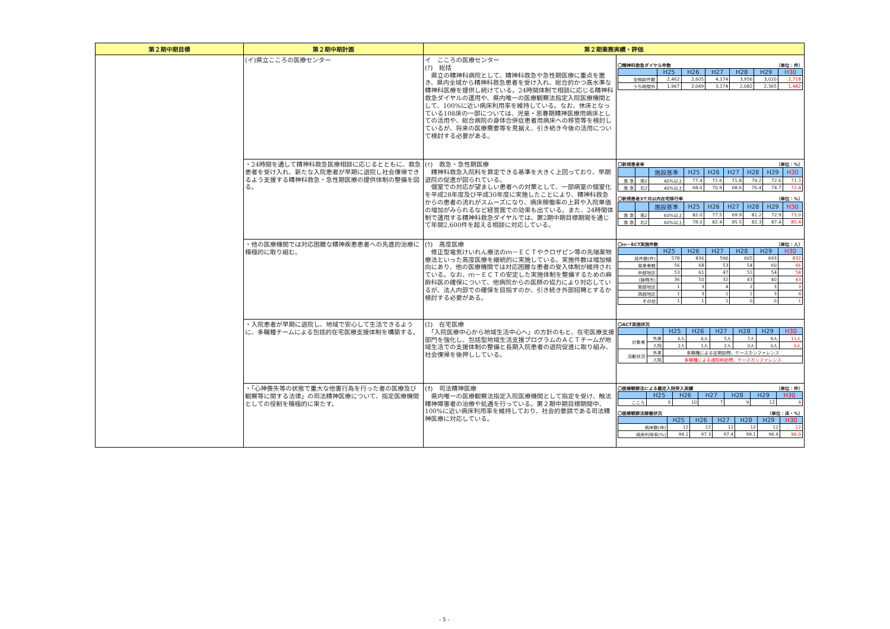| 第２期中期目標 | 第２期中期計画 | 第２期業務実績・評価 | |
| --- | --- | --- | --- |
| | (イ)県立こころの医療センター | イ こころの医療センター (ｱ) 総括 県立の精神科病院として、精神科救急や急性期医療に重点を置き、県内全域から精神科救急患者を受け入れ、総合的かつ高水準な精神科医療を提供し続けている。24時間体制で相談に応じる精神科救急ダイヤルの運用や、県内唯一の医療観察法指定入院医療機関として、100%に近い病床利用率を維持している。なお、休床となっている108床の一部については、児童・思春期精神医療用病床としての活用や、総合病院の身体合併症患者用病床への移管等を検討しているが、将来の医療需要等を見据え、引き続き今後の活用について検討する必要がある。 | 〇精神科救急ダイヤル件数 （単位：件） / / H25 / H26 / H27 / H28 / H29 / H30 / / --- / --- / --- / --- / --- / --- / --- / / 全相談件数 / 2,462 / 2,605 / 4,174 / 3,956 / 3,020 / 2,718 / / うち時間外 / 1,967 / 2,049 / 3,174 / 2,082 / 2,365 / 1,482 / |
| | ・24時間を通して精神科救急医療相談に応じるとともに、救急患者を受け入れ、新たな入院患者が早期に退院し社会復帰できるよう支援する精神科救急・急性期医療の提供体制の整備を図る。 | (ｲ) 救急・急性期医療 精神科救急入院料を算定できる基準を大きく上回っており、早期退院の促進が図られている。 個室での対応が望ましい患者への対策として、一部病室の個室化を平成28年度及び平成30年度に実施したことにより、精神科救急からの患者の流れがスムーズになり、病床稼働率の上昇や入院単価の増加がみられるなど経営面での効果も出ている。また、24時間体制で運用する精神科救急ダイヤルでは、第2期中期目標期間を通じて年間2,600件を超える相談に対応している。 | 〇新規患者率 （単位：%） / / / 施設基準 / H25 / H26 / H27 / H28 / H29 / H30 / / --- / --- / --- / --- / --- / --- / --- / --- / --- / / 救 急 / 南2 / 40%以上 / 77.4 / 72.6 / 71.8 / 79.2 / 72.6 / 71.3 / / 救 急 / 北2 / 40%以上 / 68.0 / 70.9 / 68.6 / 76.4 / 74.7 / 72.4 / 〇新規患者3ケ月以内在宅移行率 （単位：%） / / / 施設基準 / H25 / H26 / H27 / H28 / H29 / H30 / / --- / --- / --- / --- / --- / --- / --- / --- / --- / / 救 急 / 南2 / 60%以上 / 82.0 / 77.5 / 69.9 / 81.2 / 72.9 / 73.0 / / 救 急 / 北2 / 60%以上 / 78.0 / 82.4 / 85.5 / 82.3 / 87.4 / 85.4 / |
| | ・他の医療機関では対応困難な精神疾患患者への先進的治療に積極的に取り組む。 | (ｳ) 高度医療 修正型電気けいれん療法のｍ－ＥＣＴやクロザピン等の先端薬物療法といった高度医療を継続的に実施している。実施件数は増加傾向にあり、他の医療機関では対応困難な患者の受入体制が維持されている。なお、ｍ－ＥＣＴの安定した実施体制を整備するための麻酔科医の確保について、他病院からの医師の協力により対応しているが、法人内部での確保を目指すのか、引き続き外部招聘とするか検討する必要がある。 | 〇ｍ－ECT実施件数 （単位：人） / / H25 / H26 / H27 / H28 / H29 / H30 / / --- / --- / --- / --- / --- / --- / --- / / 延件数(件) / 578 / 836 / 596 / 605 / 693 / 832 / / 実患者数 / 56 / 68 / 53 / 54 / 60 / 66 / / 中部地区 / 53 / 61 / 47 / 51 / 54 / 58 / / (静岡市) / 36 / 50 / 32 / 43 / 40 / 43 / / 東部地区 / 1 / 3 / 4 / 2 / 3 / 3 / / 西部地区 / 1 / 3 / 1 / 1 / 3 / 4 / / その他 / 1 / 1 / 1 / 0 / 0 / 1 / |
| | ・入院患者が早期に退院し、地域で安心して生活できるように、多職種チームによる包括的在宅医療支援体制を構築する。 | (ｴ) 在宅医療 「入院医療中心から地域生活中心へ」の方針のもと、在宅医療支援部門を強化し、包括型地域生活支援プログラムのＡＣＴチームが地域生活での支援体制の整備と長期入院患者の退院促進に取り組み、社会復帰を後押ししている。 | 〇ACT実施状況 / / / H25 / H26 / H27 / H28 / H29 / H30 / / --- / --- / --- / --- / --- / --- / --- / --- / / 対象者 / 外来 / 6人 / 6人 / 5人 / 7人 / 9人 / 11人 / / / 入院 / 2人 / 1人 / 2人 / 0人 / 0人 / 0人 / / 活動状況 / 外来 / 多職種による定期訪問、ケースカンファレンス / / / / / / / / 入院 / 多職種による退院前訪問、ケースカンファレンス / / / / / / |
| | ・「心神喪失等の状態で重大な他害行為を行った者の医療及び観察等に関する法律」の司法精神医療について、指定医療機関としての役割を積極的に果たす。 | (ｵ) 司法精神医療 県内唯一の医療観察法指定入院医療機関として指定を受け、触法精神障害者の治療や処遇を行っている。第２期中期目標期間中、100%に近い病床利用率を維持しており、社会的要請である司法精神医療に対応している。 | 〇医療観察法による鑑定入院受入実績 （単位：件） / / H25 / H26 / H27 / H28 / H29 / H30 / / --- / --- / --- / --- / --- / --- / --- / / こころ / 6 / 10 / 7 / 9 / 12 / 4 / 〇医療観察法稼働状況 （単位：床・%） / / H25 / H26 / H27 / H28 / H29 / H30 / / --- / --- / --- / --- / --- / --- / --- / / 病床数(床) / 12 / 12 / 12 / 12 / 12 / 12 / / 病床利用率(%) / 94.1 / 97.3 / 97.4 / 99.1 / 96.9 / 96.0 / |
- 5 -